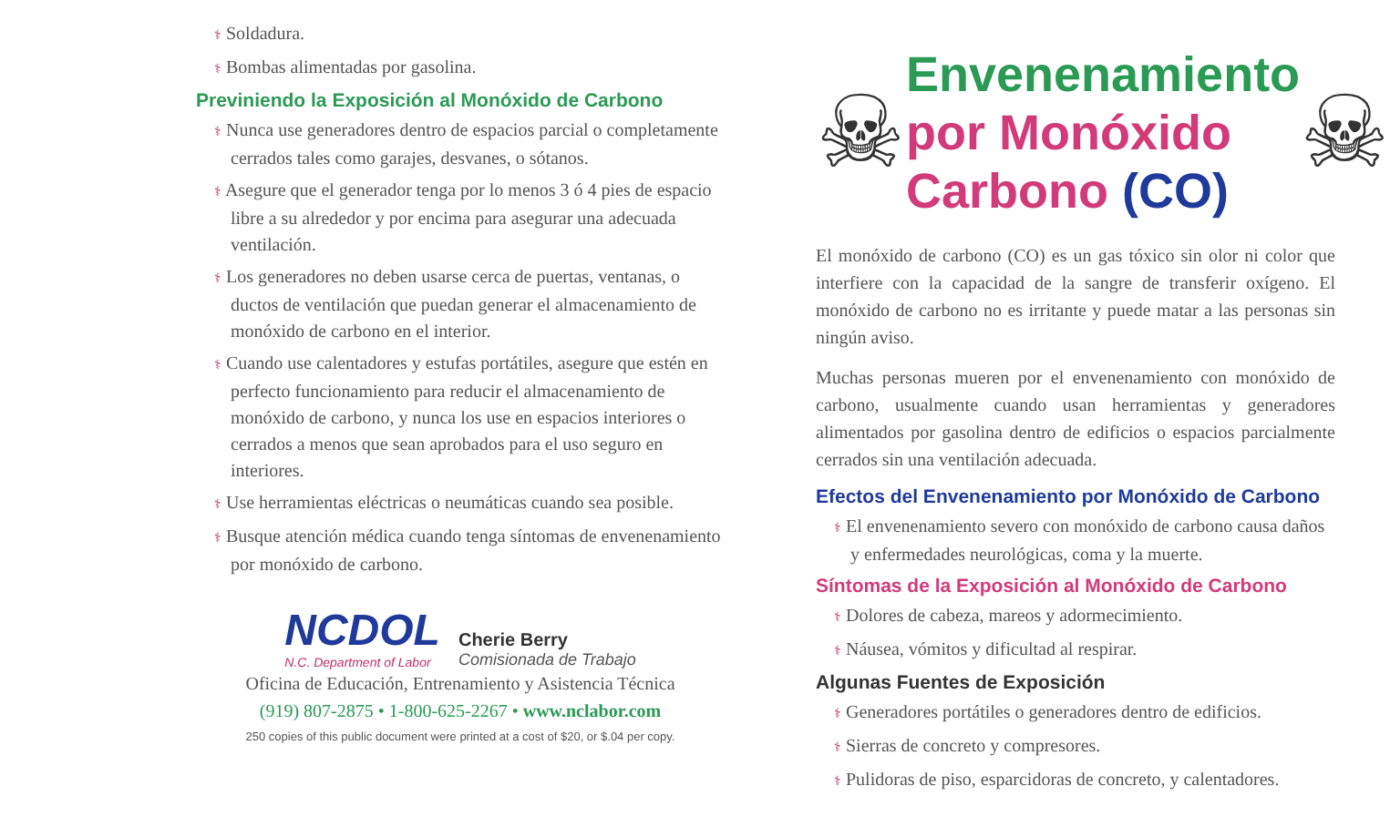⚕ Soldadura.
⚕ Bombas alimentadas por gasolina.
Previniendo la Exposición al Monóxido de Carbono
⚕ Nunca use generadores dentro de espacios parcial o completamente cerrados tales como garajes, desvanes, o sótanos.
⚕ Asegure que el generador tenga por lo menos 3 ó 4 pies de espacio libre a su alrededor y por encima para asegurar una adecuada ventilación.
⚕ Los generadores no deben usarse cerca de puertas, ventanas, o ductos de ventilación que puedan generar el almacenamiento de monóxido de carbono en el interior.
⚕ Cuando use calentadores y estufas portátiles, asegure que estén en perfecto funcionamiento para reducir el almacenamiento de monóxido de carbono, y nunca los use en espacios interiores o cerrados a menos que sean aprobados para el uso seguro en interiores.
⚕ Use herramientas eléctricas o neumáticas cuando sea posible.
⚕ Busque atención médica cuando tenga síntomas de envenenamiento por monóxido de carbono.
NCDOL
N.C. Department of Labor
Cherie Berry
Comisionada de Trabajo
Oficina de Educación, Entrenamiento y Asistencia Técnica
(919) 807-2875 • 1-800-625-2267 • www.nclabor.com
250 copies of this public document were printed at a cost of $20, or $.04 per copy.
☠
Envenenamiento
por Monóxido
Carbono (CO)
☠
El monóxido de carbono (CO) es un gas tóxico sin olor ni color que interfiere con la capacidad de la sangre de transferir oxígeno. El monóxido de carbono no es irritante y puede matar a las personas sin ningún aviso.
Muchas personas mueren por el envenenamiento con monóxido de carbono, usualmente cuando usan herramientas y generadores alimentados por gasolina dentro de edificios o espacios parcialmente cerrados sin una ventilación adecuada.
Efectos del Envenenamiento por Monóxido de Carbono
⚕ El envenenamiento severo con monóxido de carbono causa daños y enfermedades neurológicas, coma y la muerte.
Síntomas de la Exposición al Monóxido de Carbono
⚕ Dolores de cabeza, mareos y adormecimiento.
⚕ Náusea, vómitos y dificultad al respirar.
Algunas Fuentes de Exposición
⚕ Generadores portátiles o generadores dentro de edificios.
⚕ Sierras de concreto y compresores.
⚕ Pulidoras de piso, esparcidoras de concreto, y calentadores.